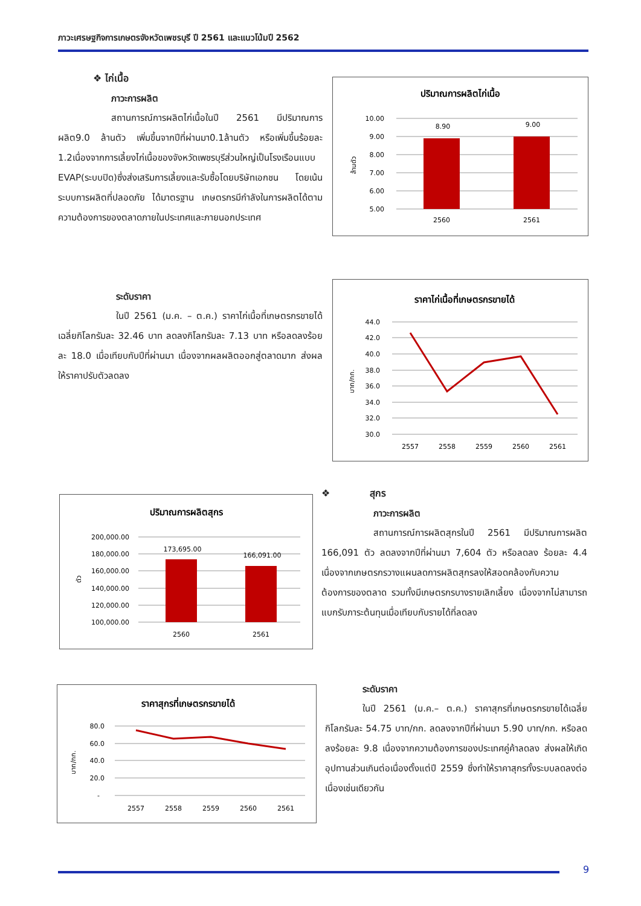ภาวะเศรษฐกิจการเกษตรจังหวัดเพชรบุรี ปี 2561 และแนวโน้มปี 2562
❖ ไก่เนื้อ
ภาวะการผลิต
สถานการณ์การผลิตไก่เนื้อในปี 2561 มีปริมาณการผลิต9.0 ล้านตัว เพิ่มขึ้นจากปีที่ผ่านมา0.1ล้านตัว หรือเพิ่มขึ้นร้อยละ 1.2เนื่องจากการเลี้ยงไก่เนื้อของจังหวัดเพชรบุรีส่วนใหญ่เป็นโรงเรือนแบบ EVAP(ระบบปิด)ซึ่งส่งเสริมการเลี้ยงและรับซื้อโดยบริษัทเอกชน โดยเน้นระบบการผลิตที่ปลอดภัย ได้มาตรฐาน เกษตรกรมีกำลังในการผลิตได้ตามความต้องการของตลาดภายในประเทศและภายนอกประเทศ
ปริมาณการผลิตไก่เนื้อ
10.00
9.00
8.00
7.00
6.00
5.00
8.90
9.00
2560
2561
ล้านตัว
ระดับราคา
ในปี 2561 (ม.ค. – ต.ค.) ราคาไก่เนื้อที่เกษตรกรขายได้เฉลี่ยกิโลกรัมละ 32.46 บาท ลดลงกิโลกรัมละ 7.13 บาท หรือลดลงร้อยละ 18.0 เมื่อเทียบกับปีที่ผ่านมา เนื่องจากผลผลิตออกสู่ตลาดมาก ส่งผลให้ราคาปรับตัวลดลง
ราคาไก่เนื้อที่เกษตรกรขายได้
44.0
42.0
40.0
38.0
36.0
34.0
32.0
30.0
2557
2558
2559
2560
2561
บาท/กก.
ปริมาณการผลิตสุกร
200,000.00
180,000.00
160,000.00
140,000.00
120,000.00
100,000.00
173,695.00
166,091.00
2560
2561
ตัว
❖ สุกร
ภาวะการผลิต
สถานการณ์การผลิตสุกรในปี 2561 มีปริมาณการผลิต 166,091 ตัว ลดลงจากปีที่ผ่านมา 7,604 ตัว หรือลดลง ร้อยละ 4.4 เนื่องจากเกษตรกรวางแผนลดการผลิตสุกรลงให้สอดคล้องกับความต้องการของตลาด รวมทั้งมีเกษตรกรบางรายเลิกเลี้ยง เนื่องจากไม่สามารถแบกรับภาระต้นทุนเมื่อเทียบกับรายได้ที่ลดลง
ราคาสุกรที่เกษตรกรขายได้
80.0
60.0
40.0
20.0
-
2557
2558
2559
2560
2561
บาท/กก.
ระดับราคา
ในปี 2561 (ม.ค.– ต.ค.) ราคาสุกรที่เกษตรกรขายได้เฉลี่ยกิโลกรัมละ 54.75 บาท/กก. ลดลงจากปีที่ผ่านมา 5.90 บาท/กก. หรือลดลงร้อยละ 9.8 เนื่องจากความต้องการของประเทศคู่ค้าลดลง ส่งผลให้เกิดอุปทานส่วนเกินต่อเนื่องตั้งแต่ปี 2559 ซึ่งทำให้ราคาสุกรทั้งระบบลดลงต่อเนื่องเช่นเดียวกัน
9